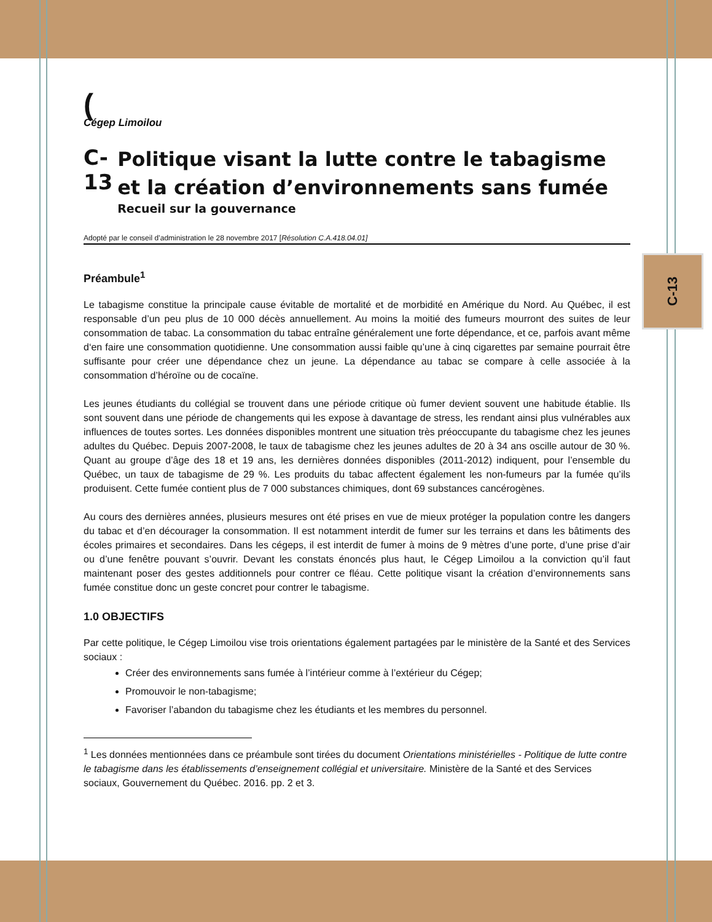C-13
(
Cégep Limoilou
C-13
Politique visant la lutte contre le tabagisme et la création d’environnements sans fumée
Recueil sur la gouvernance
Adopté par le conseil d’administration le 28 novembre 2017 [Résolution C.A.418.04.01]
Préambule<sup>1</sup>
Le tabagisme constitue la principale cause évitable de mortalité et de morbidité en Amérique du Nord. Au Québec, il est responsable d’un peu plus de 10 000 décès annuellement. Au moins la moitié des fumeurs mourront des suites de leur consommation de tabac. La consommation du tabac entraîne généralement une forte dépendance, et ce, parfois avant même d‘en faire une consommation quotidienne. Une consommation aussi faible qu’une à cinq cigarettes par semaine pourrait être suffisante pour créer une dépendance chez un jeune. La dépendance au tabac se compare à celle associée à la consommation d’héroïne ou de cocaïne.
Les jeunes étudiants du collégial se trouvent dans une période critique où fumer devient souvent une habitude établie. Ils sont souvent dans une période de changements qui les expose à davantage de stress, les rendant ainsi plus vulnérables aux influences de toutes sortes. Les données disponibles montrent une situation très préoccupante du tabagisme chez les jeunes adultes du Québec. Depuis 2007-2008, le taux de tabagisme chez les jeunes adultes de 20 à 34 ans oscille autour de 30 %. Quant au groupe d’âge des 18 et 19 ans, les dernières données disponibles (2011-2012) indiquent, pour l’ensemble du Québec, un taux de tabagisme de 29 %. Les produits du tabac affectent également les non-fumeurs par la fumée qu’ils produisent. Cette fumée contient plus de 7 000 substances chimiques, dont 69 substances cancérogènes.
Au cours des dernières années, plusieurs mesures ont été prises en vue de mieux protéger la population contre les dangers du tabac et d’en décourager la consommation. Il est notamment interdit de fumer sur les terrains et dans les bâtiments des écoles primaires et secondaires. Dans les cégeps, il est interdit de fumer à moins de 9 mètres d’une porte, d’une prise d’air ou d’une fenêtre pouvant s’ouvrir. Devant les constats énoncés plus haut, le Cégep Limoilou a la conviction qu’il faut maintenant poser des gestes additionnels pour contrer ce fléau. Cette politique visant la création d’environnements sans fumée constitue donc un geste concret pour contrer le tabagisme.
1.0 OBJECTIFS
Par cette politique, le Cégep Limoilou vise trois orientations également partagées par le ministère de la Santé et des Services sociaux :
Créer des environnements sans fumée à l’intérieur comme à l’extérieur du Cégep;
Promouvoir le non-tabagisme;
Favoriser l’abandon du tabagisme chez les étudiants et les membres du personnel.
<sup>1</sup> Les données mentionnées dans ce préambule sont tirées du document Orientations ministérielles - Politique de lutte contre le tabagisme dans les établissements d’enseignement collégial et universitaire. Ministère de la Santé et des Services sociaux, Gouvernement du Québec. 2016. pp. 2 et 3.